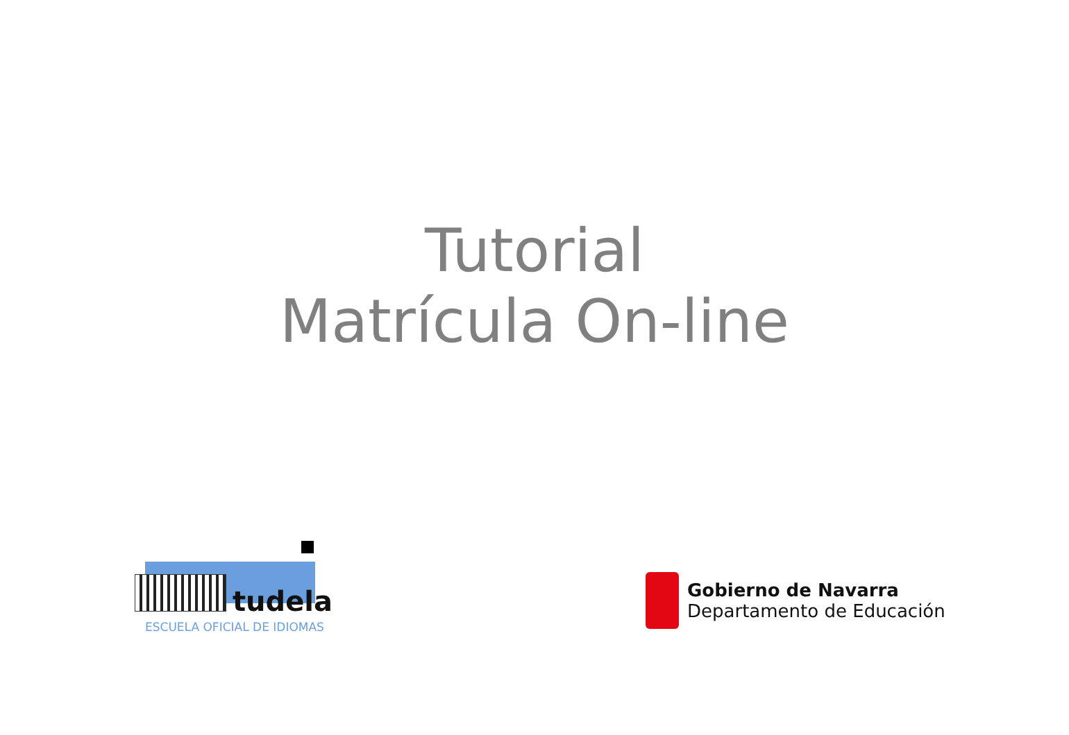Tutorial
Matrícula On-line
tudela
ESCUELA OFICIAL DE IDIOMAS
Gobierno de Navarra
Departamento de Educación